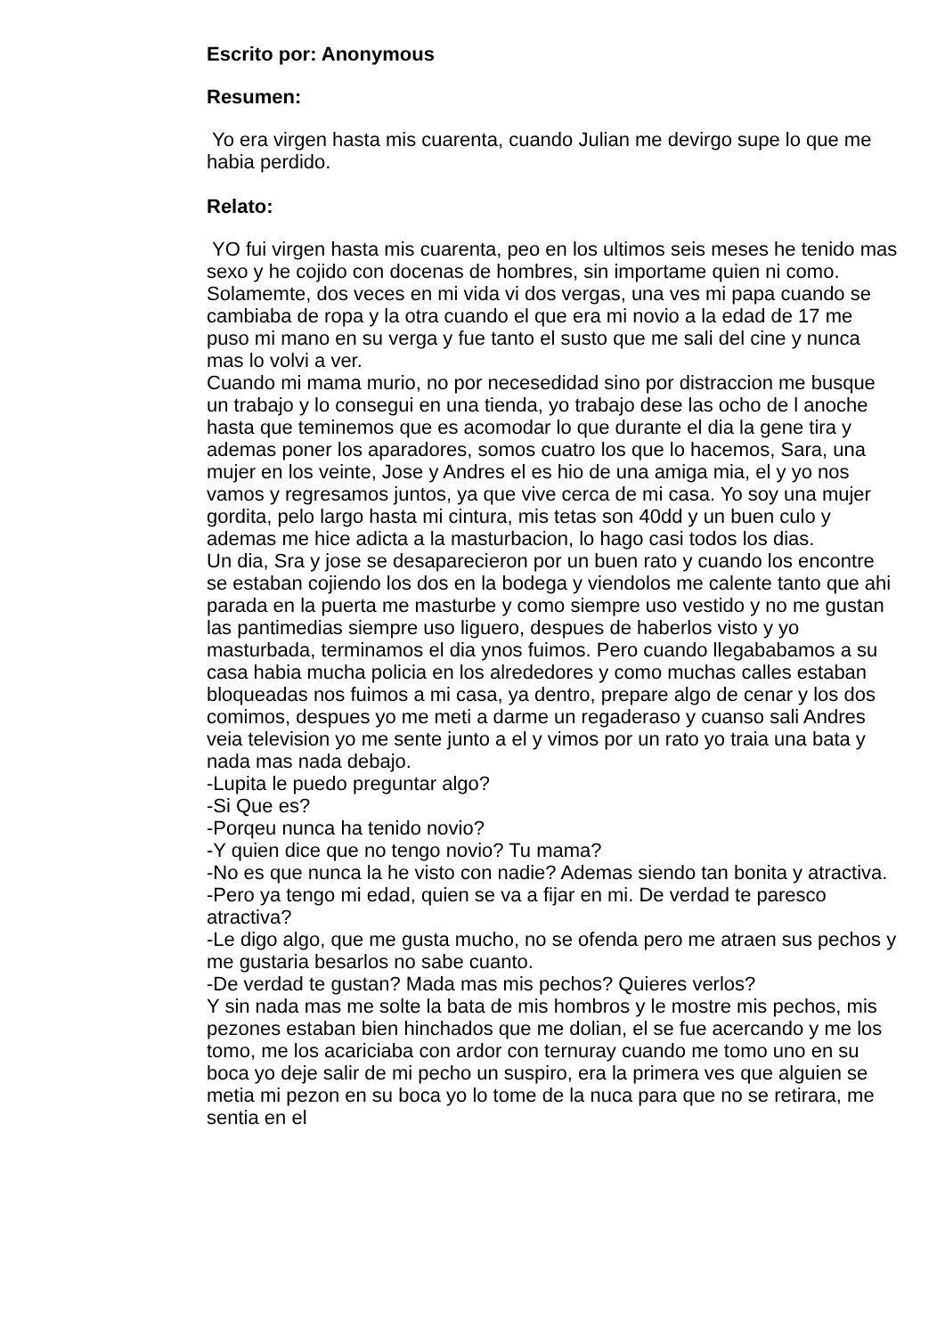Escrito por: Anonymous
Resumen:
Yo era virgen hasta mis cuarenta, cuando Julian me devirgo supe lo que me habia perdido.
Relato:
YO fui virgen hasta mis cuarenta, peo en los ultimos seis meses he tenido mas sexo y he cojido con docenas de hombres, sin importame quien ni como.
Solamemte, dos veces en mi vida vi dos vergas, una ves mi papa cuando se cambiaba de ropa y la otra cuando el que era mi novio a la edad de 17 me puso mi mano en su verga y fue tanto el susto que me sali del cine y nunca mas lo volvi a ver.
Cuando mi mama murio, no por necesedidad sino por distraccion me busque un trabajo y lo consegui en una tienda, yo trabajo dese las ocho de l anoche hasta que teminemos que es acomodar lo que durante el dia la gene tira y ademas poner los aparadores, somos cuatro los que lo hacemos, Sara, una mujer en los veinte, Jose y Andres el es hio de una amiga mia, el y yo nos vamos y regresamos juntos, ya que vive cerca de mi casa. Yo soy una mujer gordita, pelo largo hasta mi cintura, mis tetas son 40dd y un buen culo y ademas me hice adicta a la masturbacion, lo hago casi todos los dias.
Un dia, Sra y jose se desaparecieron por un buen rato y cuando los encontre se estaban cojiendo los dos en la bodega y viendolos me calente tanto que ahi parada en la puerta me masturbe y como siempre uso vestido y no me gustan las pantimedias siempre uso liguero, despues de haberlos visto y yo masturbada, terminamos el dia ynos fuimos. Pero cuando llegababamos a su casa habia mucha policia en los alrededores y como muchas calles estaban bloqueadas nos fuimos a mi casa, ya dentro, prepare algo de cenar y los dos comimos, despues yo me meti a darme un regaderaso y cuanso sali Andres veia television yo me sente junto a el y vimos por un rato yo traia una bata y nada mas nada debajo.
-Lupita le puedo preguntar algo?
-Si Que es?
-Porqeu nunca ha tenido novio?
-Y quien dice que no tengo novio? Tu mama?
-No es que nunca la he visto con nadie? Ademas siendo tan bonita y atractiva.
-Pero ya tengo mi edad, quien se va a fijar en mi. De verdad te paresco atractiva?
-Le digo algo, que me gusta mucho, no se ofenda pero me atraen sus pechos y me gustaria besarlos no sabe cuanto.
-De verdad te gustan? Mada mas mis pechos? Quieres verlos?
Y sin nada mas me solte la bata de mis hombros y le mostre mis pechos, mis pezones estaban bien hinchados que me dolian, el se fue acercando y me los tomo, me los acariciaba con ardor con ternuray cuando me tomo uno en su boca yo deje salir de mi pecho un suspiro, era la primera ves que alguien se metia mi pezon en su boca yo lo tome de la nuca para que no se retirara, me sentia en el